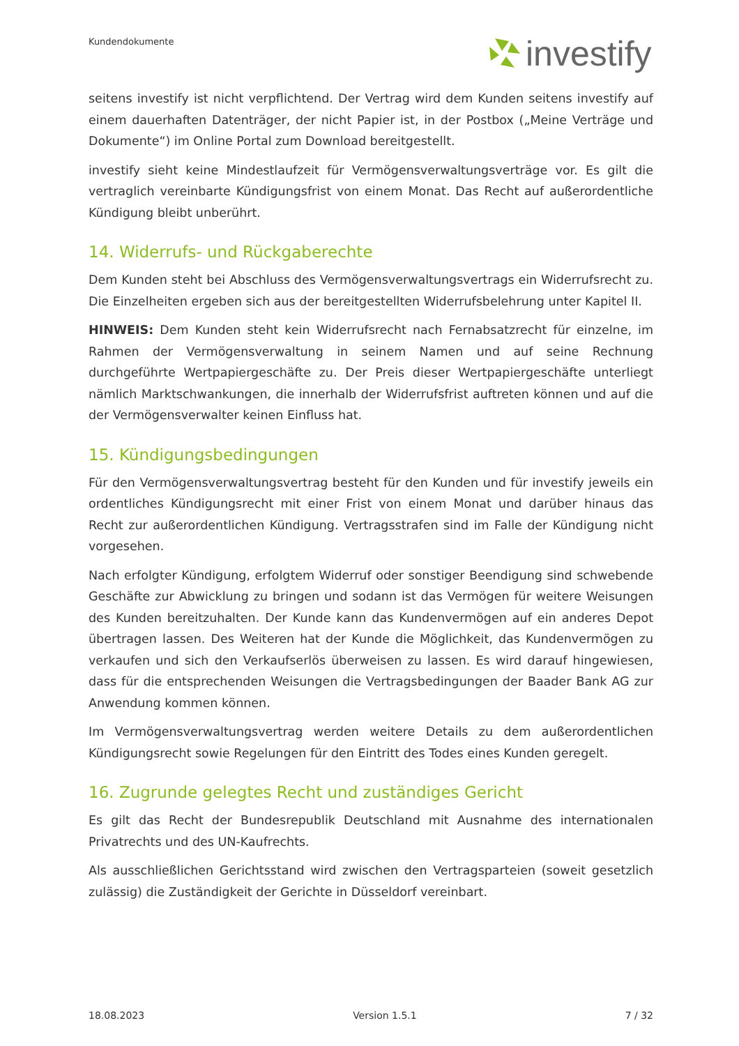Kundendokumente investify
seitens investify ist nicht verpflichtend. Der Vertrag wird dem Kunden seitens investify auf einem dauerhaften Datenträger, der nicht Papier ist, in der Postbox („Meine Verträge und Dokumente“) im Online Portal zum Download bereitgestellt.
investify sieht keine Mindestlaufzeit für Vermögensverwaltungsverträge vor. Es gilt die vertraglich vereinbarte Kündigungsfrist von einem Monat. Das Recht auf außerordentliche Kündigung bleibt unberührt.
14. Widerrufs- und Rückgaberechte
Dem Kunden steht bei Abschluss des Vermögensverwaltungsvertrags ein Widerrufsrecht zu. Die Einzelheiten ergeben sich aus der bereitgestellten Widerrufsbelehrung unter Kapitel II.
HINWEIS: Dem Kunden steht kein Widerrufsrecht nach Fernabsatzrecht für einzelne, im Rahmen der Vermögensverwaltung in seinem Namen und auf seine Rechnung durchgeführte Wertpapiergeschäfte zu. Der Preis dieser Wertpapiergeschäfte unterliegt nämlich Marktschwankungen, die innerhalb der Widerrufsfrist auftreten können und auf die der Vermögensverwalter keinen Einfluss hat.
15. Kündigungsbedingungen
Für den Vermögensverwaltungsvertrag besteht für den Kunden und für investify jeweils ein ordentliches Kündigungsrecht mit einer Frist von einem Monat und darüber hinaus das Recht zur außerordentlichen Kündigung. Vertragsstrafen sind im Falle der Kündigung nicht vorgesehen.
Nach erfolgter Kündigung, erfolgtem Widerruf oder sonstiger Beendigung sind schwebende Geschäfte zur Abwicklung zu bringen und sodann ist das Vermögen für weitere Weisungen des Kunden bereitzuhalten. Der Kunde kann das Kundenvermögen auf ein anderes Depot übertragen lassen. Des Weiteren hat der Kunde die Möglichkeit, das Kundenvermögen zu verkaufen und sich den Verkaufserlös überweisen zu lassen. Es wird darauf hingewiesen, dass für die entsprechenden Weisungen die Vertragsbedingungen der Baader Bank AG zur Anwendung kommen können.
Im Vermögensverwaltungsvertrag werden weitere Details zu dem außerordentlichen Kündigungsrecht sowie Regelungen für den Eintritt des Todes eines Kunden geregelt.
16. Zugrunde gelegtes Recht und zuständiges Gericht
Es gilt das Recht der Bundesrepublik Deutschland mit Ausnahme des internationalen Privatrechts und des UN-Kaufrechts.
Als ausschließlichen Gerichtsstand wird zwischen den Vertragsparteien (soweit gesetzlich zulässig) die Zuständigkeit der Gerichte in Düsseldorf vereinbart.
18.08.2023 Version 1.5.1 7 / 32